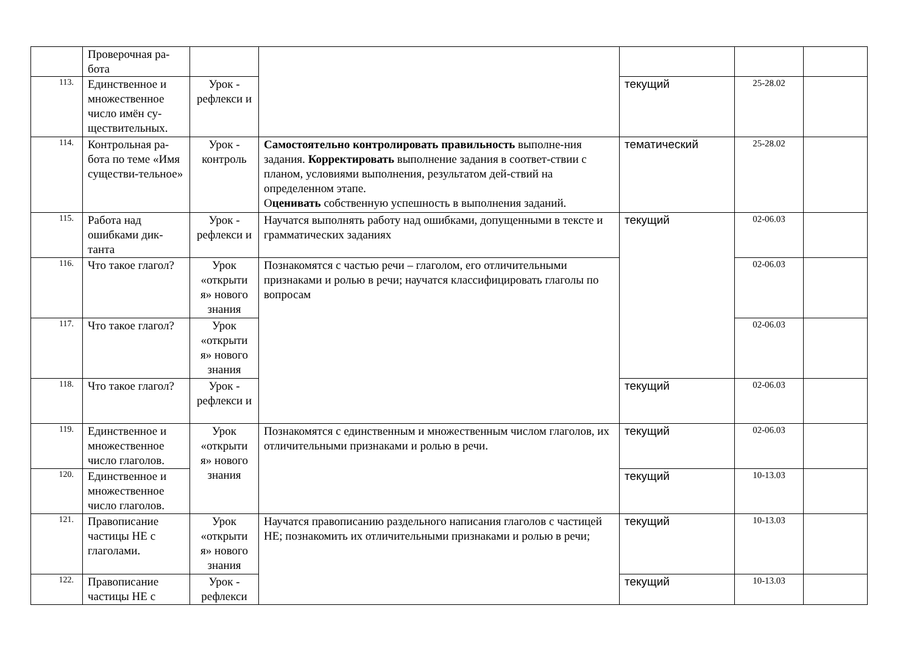| | Проверочная ра- бота | | | | | |
| 113. | Единственное и множественное число имён су-ществительных. | Урок - рефлекси и | | текущий | 25-28.02 | |
| 114. | Контрольная ра-бота по теме «Имя существи-тельное» | Урок - контроль | Самостоятельно контролировать правильность выполне-ния задания. Корректировать выполнение задания в соответ-ствии с планом, условиями выполнения, результатом дей-ствий на определенном этапе. О ценивать собственную успешность в выполнения заданий. | тематический | 25-28.02 | |
| 115. | Работа над ошибками дик-танта | Урок - рефлекси и | Научатся выполнять работу над ошибками, допущенными в тексте и грамматических заданиях | текущий | 02-06.03 | |
| 116. | Что такое глагол? | Урок «открыти я» нового знания | Познакомятся с частью речи – глаголом, его отличительными признаками и ролью в речи; научатся классифицировать глаголы по вопросам | | 02-06.03 | |
| 117. | Что такое глагол? | Урок «открыти я» нового знания | | | 02-06.03 | |
| 118. | Что такое глагол? | Урок - рефлекси и | | текущий | 02-06.03 | |
| 119. | Единственное и множественное число глаголов. | Урок «открыти я» нового знания | Познакомятся с единственным и множественным числом глаголов, их отличительными признаками и ролью в речи. | текущий | 02-06.03 | |
| 120. | Единственное и множественное число глаголов. | | | текущий | 10-13.03 | |
| 121. | Правописание частицы НЕ с глаголами. | Урок «открыти я» нового знания | Научатся правописанию раздельного написания глаголов с частицей НЕ; познакомить их отличительными признаками и ролью в речи; | текущий | 10-13.03 | |
| 122. | Правописание частицы НЕ с | Урок - рефлекси | | текущий | 10-13.03 | |